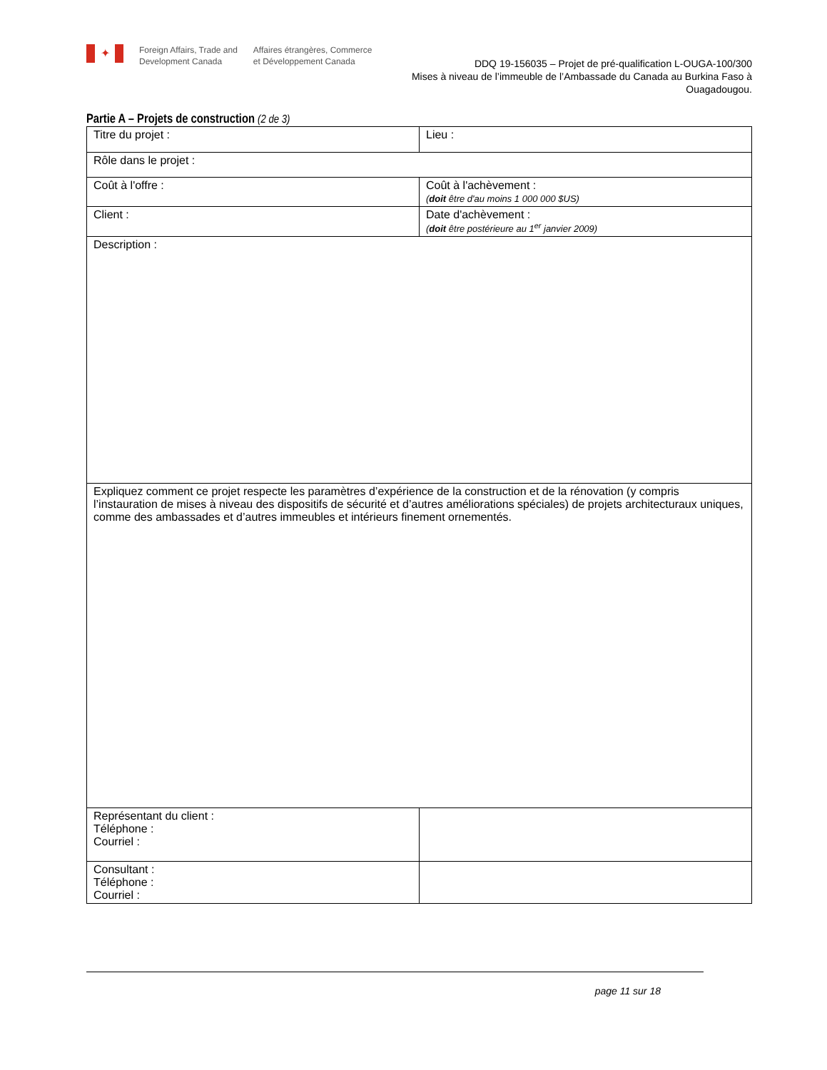✦
Foreign Affairs, Trade and
Development Canada
Affaires étrangères, Commerce
et Développement Canada
DDQ 19-156035 – Projet de pré-qualification L-OUGA-100/300
Mises à niveau de l’immeuble de l’Ambassade du Canada au Burkina Faso à Ouagadougou.
Partie A – Projets de construction (2 de 3)
| Titre du projet : | Lieu : |
| Rôle dans le projet : | |
| Coût à l'offre : | Coût à l'achèvement : ( doit être d'au moins 1 000 000 $US) |
| Client : | Date d'achèvement : ( doit être postérieure au 1<sup>er</sup> janvier 2009) |
| Description : | |
| Expliquez comment ce projet respecte les paramètres d’expérience de la construction et de la rénovation (y compris l’instauration de mises à niveau des dispositifs de sécurité et d’autres améliorations spéciales) de projets architecturaux uniques, comme des ambassades et d’autres immeubles et intérieurs finement ornementés. | |
| Représentant du client : Téléphone : Courriel : | |
| Consultant : Téléphone : Courriel : | |
page 11 sur 18